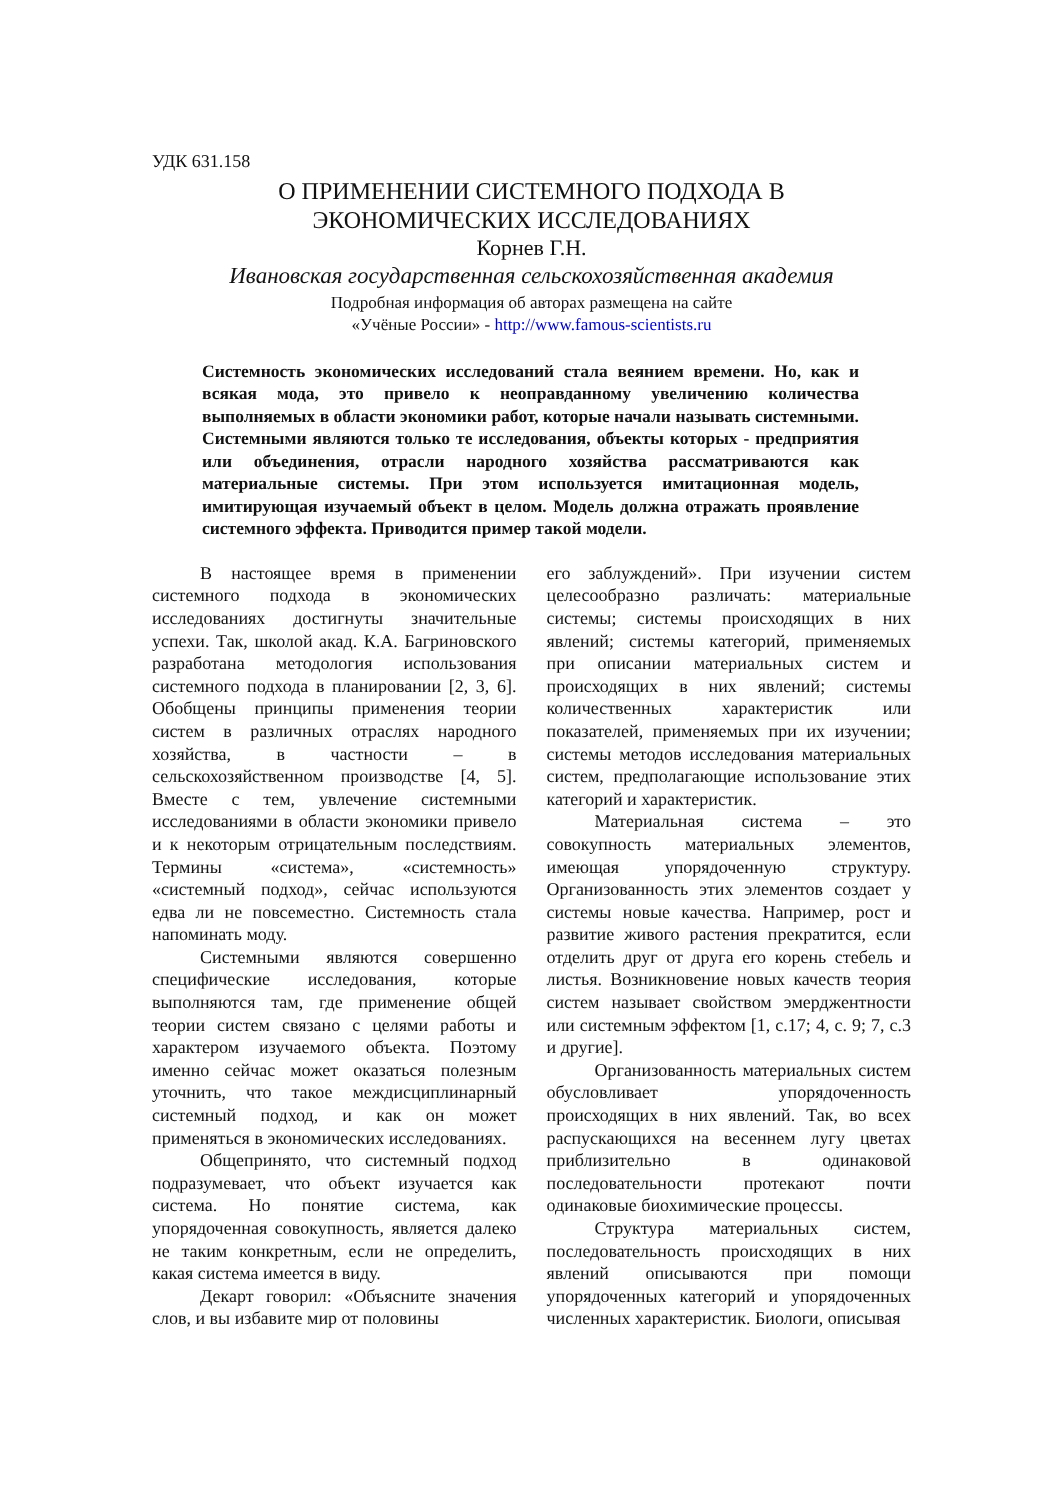УДК 631.158
О ПРИМЕНЕНИИ СИСТЕМНОГО ПОДХОДА В
ЭКОНОМИЧЕСКИХ ИССЛЕДОВАНИЯХ
Корнев Г.Н.
Ивановская государственная сельскохозяйственная академия
Подробная информация об авторах размещена на сайте
«Учёные России» - http://www.famous-scientists.ru
Системность экономических исследований стала веянием времени. Но, как и всякая мода, это привело к неоправданному увеличению количества выполняемых в области экономики работ, которые начали называть системными. Системными являются только те исследования, объекты которых - предприятия или объединения, отрасли народного хозяйства рассматриваются как материальные системы. При этом используется имитационная модель, имитирующая изучаемый объект в целом. Модель должна отражать проявление системного эффекта. Приводится пример такой модели.
В настоящее время в применении системного подхода в экономических исследованиях достигнуты значительные успехи. Так, школой акад. К.А. Багриновского разработана методология использования системного подхода в планировании [2, 3, 6]. Обобщены принципы применения теории систем в различных отраслях народного хозяйства, в частности – в сельскохозяйственном производстве [4, 5]. Вместе с тем, увлечение системными исследованиями в области экономики привело и к некоторым отрицательным последствиям. Термины «система», «системность» «системный подход», сейчас используются едва ли не повсеместно. Системность стала напоминать моду.
Системными являются совершенно специфические исследования, которые выполняются там, где применение общей теории систем связано с целями работы и характером изучаемого объекта. Поэтому именно сейчас может оказаться полезным уточнить, что такое междисциплинарный системный подход, и как он может применяться в экономических исследованиях.
Общепринято, что системный подход подразумевает, что объект изучается как система. Но понятие система, как упорядоченная совокупность, является далеко не таким конкретным, если не определить, какая система имеется в виду.
Декарт говорил: «Объясните значения слов, и вы избавите мир от половины
его заблуждений». При изучении систем целесообразно различать: материальные системы; системы происходящих в них явлений; системы категорий, применяемых при описании материальных систем и происходящих в них явлений; системы количественных характеристик или показателей, применяемых при их изучении; системы методов исследования материальных систем, предполагающие использование этих категорий и характеристик.
Материальная система – это совокупность материальных элементов, имеющая упорядоченную структуру. Организованность этих элементов создает у системы новые качества. Например, рост и развитие живого растения прекратится, если отделить друг от друга его корень стебель и листья. Возникновение новых качеств теория систем называет свойством эмерджентности или системным эффектом [1, с.17; 4, с. 9; 7, с.3 и другие].
Организованность материальных систем обусловливает упорядоченность происходящих в них явлений. Так, во всех распускающихся на весеннем лугу цветах приблизительно в одинаковой последовательности протекают почти одинаковые биохимические процессы.
Структура материальных систем, последовательность происходящих в них явлений описываются при помощи упорядоченных категорий и упорядоченных численных характеристик. Биологи, описывая